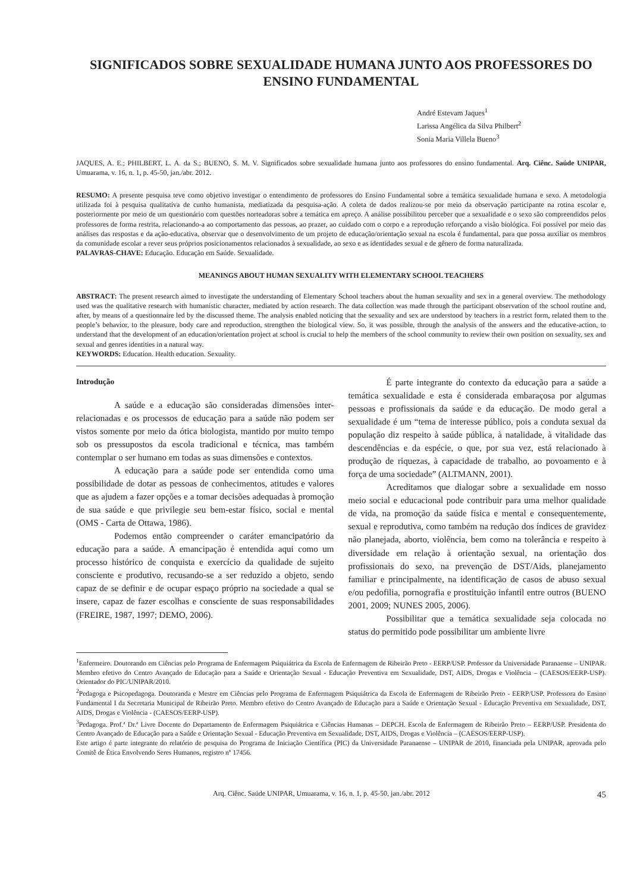SIGNIFICADOS SOBRE SEXUALIDADE HUMANA JUNTO AOS PROFESSORES DO ENSINO FUNDAMENTAL
André Estevam Jaques<sup>1</sup>
Larissa Angélica da Silva Philbert<sup>2</sup>
Sonia Maria Villela Bueno<sup>3</sup>
JAQUES, A. E.; PHILBERT, L. A. da S.; BUENO, S. M. V. Significados sobre sexualidade humana junto aos professores do ensino fundamental. Arq. Ciênc. Saúde UNIPAR, Umuarama, v. 16, n. 1, p. 45-50, jan./abr. 2012.
RESUMO: A presente pesquisa teve como objetivo investigar o entendimento de professores do Ensino Fundamental sobre a temática sexualidade humana e sexo. A metodologia utilizada foi à pesquisa qualitativa de cunho humanista, mediatizada da pesquisa-ação. A coleta de dados realizou-se por meio da observação participante na rotina escolar e, posteriormente por meio de um questionário com questões norteadoras sobre a temática em apreço. A análise possibilitou perceber que a sexualidade e o sexo são compreendidos pelos professores de forma restrita, relacionando-a ao comportamento das pessoas, ao prazer, ao cuidado com o corpo e a reprodução reforçando a visão biológica. Foi possível por meio das análises das respostas e da ação-educativa, observar que o desenvolvimento de um projeto de educação/orientação sexual na escola é fundamental, para que possa auxiliar os membros da comunidade escolar a rever seus próprios posicionamentos relacionados à sexualidade, ao sexo e as identidades sexual e de gênero de forma naturalizada.
PALAVRAS-CHAVE: Educação. Educação em Saúde. Sexualidade.
MEANINGS ABOUT HUMAN SEXUALITY WITH ELEMENTARY SCHOOL TEACHERS
ABSTRACT: The present research aimed to investigate the understanding of Elementary School teachers about the human sexuality and sex in a general overview. The methodology used was the qualitative research with humanistic character, mediated by action research. The data collection was made through the participant observation of the school routine and, after, by means of a questionnaire led by the discussed theme. The analysis enabled noticing that the sexuality and sex are understood by teachers in a restrict form, related them to the people’s behavior, to the pleasure, body care and reproduction, strengthen the biological view. So, it was possible, through the analysis of the answers and the educative-action, to understand that the development of an education/orientation project at school is crucial to help the members of the school community to review their own position on sexuality, sex and sexual and genres identities in a natural way.
KEYWORDS: Education. Health education. Sexuality.
Introdução
A saúde e a educação são consideradas dimensões inter-relacionadas e os processos de educação para a saúde não podem ser vistos somente por meio da ótica biologista, mantido por muito tempo sob os pressupostos da escola tradicional e técnica, mas também contemplar o ser humano em todas as suas dimensões e contextos.
A educação para a saúde pode ser entendida como uma possibilidade de dotar as pessoas de conhecimentos, atitudes e valores que as ajudem a fazer opções e a tomar decisões adequadas à promoção de sua saúde e que privilegie seu bem-estar físico, social e mental (OMS - Carta de Ottawa, 1986).
Podemos então compreender o caráter emancipatório da educação para a saúde. A emancipação é entendida aqui como um processo histórico de conquista e exercício da qualidade de sujeito consciente e produtivo, recusando-se a ser reduzido a objeto, sendo capaz de se definir e de ocupar espaço próprio na sociedade a qual se insere, capaz de fazer escolhas e consciente de suas responsabilidades (FREIRE, 1987, 1997; DEMO, 2006).
É parte integrante do contexto da educação para a saúde a temática sexualidade e esta é considerada embaraçosa por algumas pessoas e profissionais da saúde e da educação. De modo geral a sexualidade é um “tema de interesse público, pois a conduta sexual da população diz respeito à saúde pública, à natalidade, à vitalidade das descendências e da espécie, o que, por sua vez, está relacionado à produção de riquezas, à capacidade de trabalho, ao povoamento e à força de uma sociedade” (ALTMANN, 2001).
Acreditamos que dialogar sobre a sexualidade em nosso meio social e educacional pode contribuir para uma melhor qualidade de vida, na promoção da saúde física e mental e consequentemente, sexual e reprodutiva, como também na redução dos índices de gravidez não planejada, aborto, violência, bem como na tolerância e respeito à diversidade em relação à orientação sexual, na orientação dos profissionais do sexo, na prevenção de DST/Aids, planejamento familiar e principalmente, na identificação de casos de abuso sexual e/ou pedofilia, pornografia e prostituição infantil entre outros (BUENO 2001, 2009; NUNES 2005, 2006).
Possibilitar que a temática sexualidade seja colocada no status do permitido pode possibilitar um ambiente livre
<sup>1</sup> Enfermeiro. Doutorando em Ciências pelo Programa de Enfermagem Psiquiátrica da Escola de Enfermagem de Ribeirão Preto - EERP/USP. Professor da Universidade Paranaense – UNIPAR. Membro efetivo do Centro Avançado de Educação para a Saúde e Orientação Sexual - Educação Preventiva em Sexualidade, DST, AIDS, Drogas e Violência – (CAESOS/EERP-USP). Orientador do PIC/UNIPAR/2010.
<sup>2</sup> Pedagoga e Psicopedagoga. Doutoranda e Mestre em Ciências pelo Programa de Enfermagem Psiquiátrica da Escola de Enfermagem de Ribeirão Preto - EERP/USP. Professora do Ensino Fundamental I da Secretaria Municipal de Ribeirão Preto. Membro efetivo do Centro Avançado de Educação para a Saúde e Orientação Sexual - Educação Preventiva em Sexualidade, DST, AIDS, Drogas e Violência - (CAESOS/EERP-USP).
<sup>3</sup> Pedagoga. Prof.ª Dr.ª Livre Docente do Departamento de Enfermagem Psiquiátrica e Ciências Humanas – DEPCH. Escola de Enfermagem de Ribeirão Preto – EERP/USP. Presidenta do Centro Avançado de Educação para a Saúde e Orientação Sexual - Educação Preventiva em Sexualidade, DST, AIDS, Drogas e Violência – (CAESOS/EERP-USP).
Este artigo é parte integrante do relatório de pesquisa do Programa de Iniciação Científica (PIC) da Universidade Paranaense – UNIPAR de 2010, financiada pela UNIPAR, aprovada pelo Comitê de Ética Envolvendo Seres Humanos, registro nº 17456.
Arq. Ciênc. Saúde UNIPAR, Umuarama, v. 16, n. 1, p. 45-50, jan./abr. 2012 45